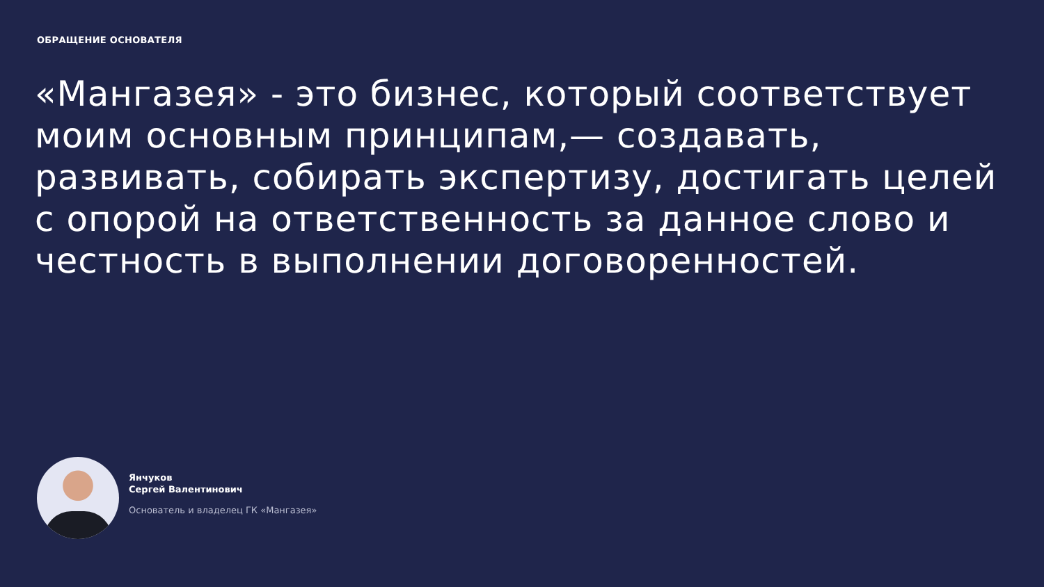ОБРАЩЕНИЕ ОСНОВАТЕЛЯ
«Мангазея» - это бизнес, который соответствует моим основным принципам,— создавать, развивать, собирать экспертизу, достигать целей с опорой на ответственность за данное слово и честность в выполнении договоренностей.
Янчуков
Сергей Валентинович
Основатель и владелец ГК «Мангазея»